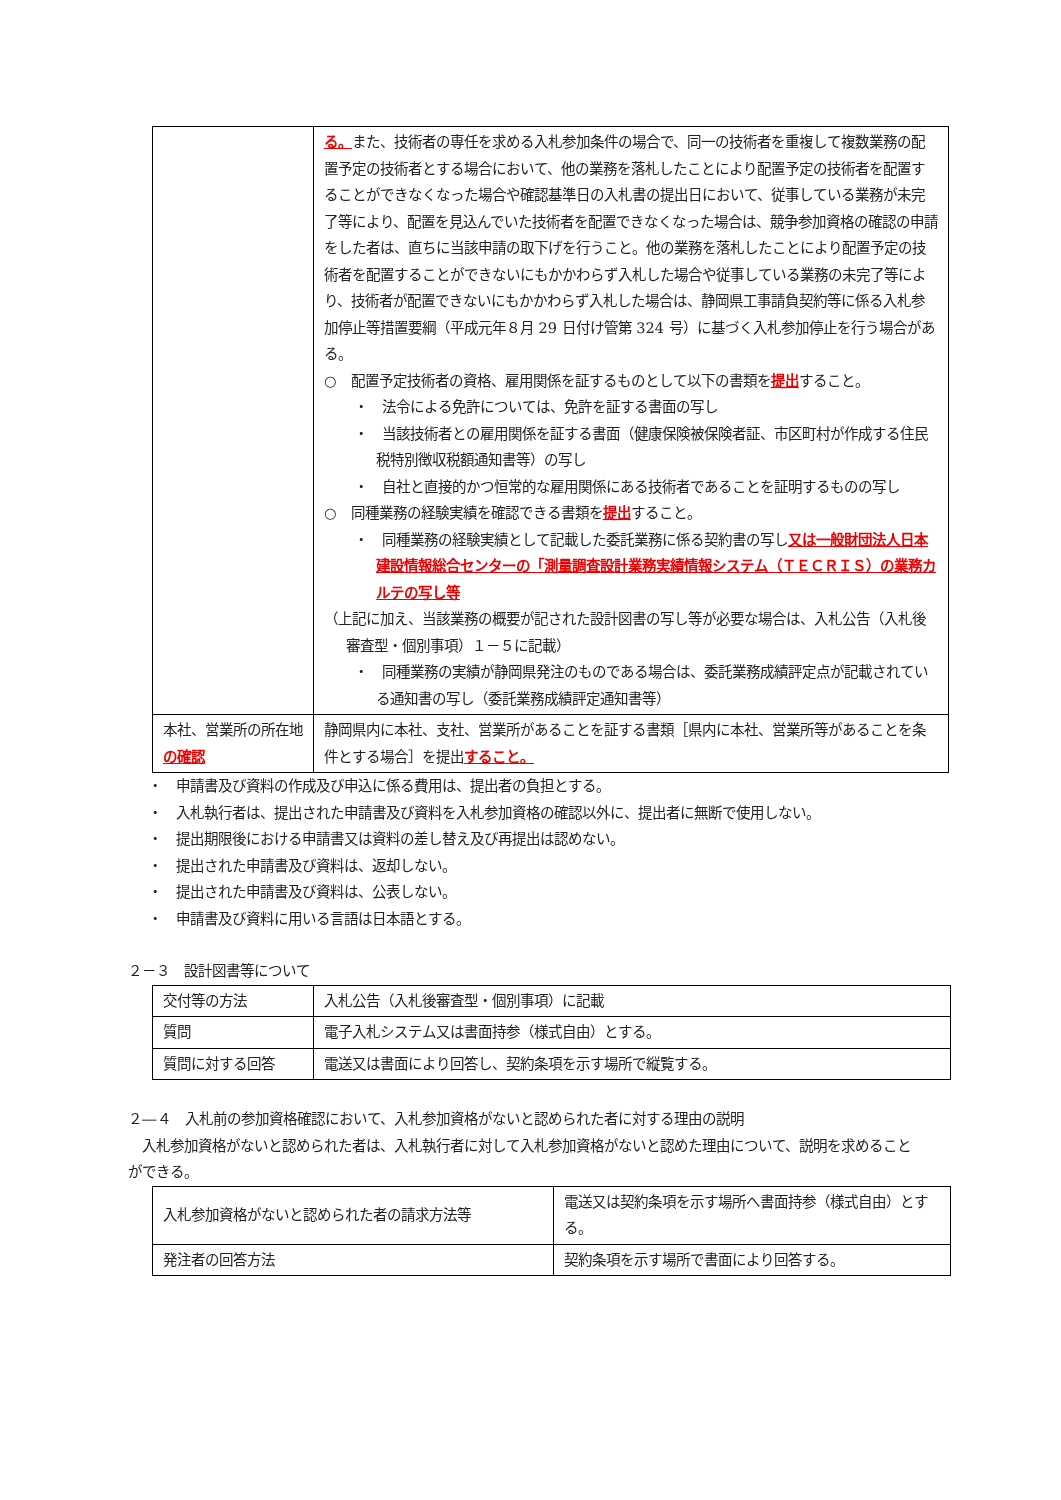| | る。 また、技術者の専任を求める入札参加条件の場合で、同一の技術者を重複して複数業務の配置予定の技術者とする場合において、他の業務を落札したことにより配置予定の技術者を配置することができなくなった場合や確認基準日の入札書の提出日において、従事している業務が未完了等により、配置を見込んでいた技術者を配置できなくなった場合は、競争参加資格の確認の申請をした者は、直ちに当該申請の取下げを行うこと。他の業務を落札したことにより配置予定の技術者を配置することができないにもかかわらず入札した場合や従事している業務の未完了等により、技術者が配置できないにもかかわらず入札した場合は、静岡県工事請負契約等に係る入札参加停止等措置要綱（平成元年８月 29 日付け管第 324 号）に基づく入札参加停止を行う場合がある。 ○ 配置予定技術者の資格、雇用関係を証するものとして以下の書類を 提出 すること。 ・ 法令による免許については、免許を証する書面の写し ・ 当該技術者との雇用関係を証する書面（健康保険被保険者証、市区町村が作成する住民税特別徴収税額通知書等）の写し ・ 自社と直接的かつ恒常的な雇用関係にある技術者であることを証明するものの写し ○ 同種業務の経験実績を確認できる書類を 提出 すること。 ・ 同種業務の経験実績として記載した委託業務に係る契約書の写し 又は一般財団法人日本建設情報総合センターの「測量調査設計業務実績情報システム（ＴＥＣＲＩＳ）の業務カルテの写し等 （上記に加え、当該業務の概要が記された設計図書の写し等が必要な場合は、入札公告（入札後審査型・個別事項）１－５に記載） ・ 同種業務の実績が静岡県発注のものである場合は、委託業務成績評定点が記載されている通知書の写し（委託業務成績評定通知書等） |
| 本社、営業所の所在地 の確認 | 静岡県内に本社、支社、営業所があることを証する書類［県内に本社、営業所等があることを条件とする場合］を提出 すること。 |
・　申請書及び資料の作成及び申込に係る費用は、提出者の負担とする。
・　入札執行者は、提出された申請書及び資料を入札参加資格の確認以外に、提出者に無断で使用しない。
・　提出期限後における申請書又は資料の差し替え及び再提出は認めない。
・　提出された申請書及び資料は、返却しない。
・　提出された申請書及び資料は、公表しない。
・　申請書及び資料に用いる言語は日本語とする。
２－３　設計図書等について
| 交付等の方法 | 入札公告（入札後審査型・個別事項）に記載 |
| 質問 | 電子入札システム又は書面持参（様式自由）とする。 |
| 質問に対する回答 | 電送又は書面により回答し、契約条項を示す場所で縦覧する。 |
２―４　入札前の参加資格確認において、入札参加資格がないと認められた者に対する理由の説明
　入札参加資格がないと認められた者は、入札執行者に対して入札参加資格がないと認めた理由について、説明を求めることができる。
| 入札参加資格がないと認められた者の請求方法等 | 電送又は契約条項を示す場所へ書面持参（様式自由）とする。 |
| 発注者の回答方法 | 契約条項を示す場所で書面により回答する。 |